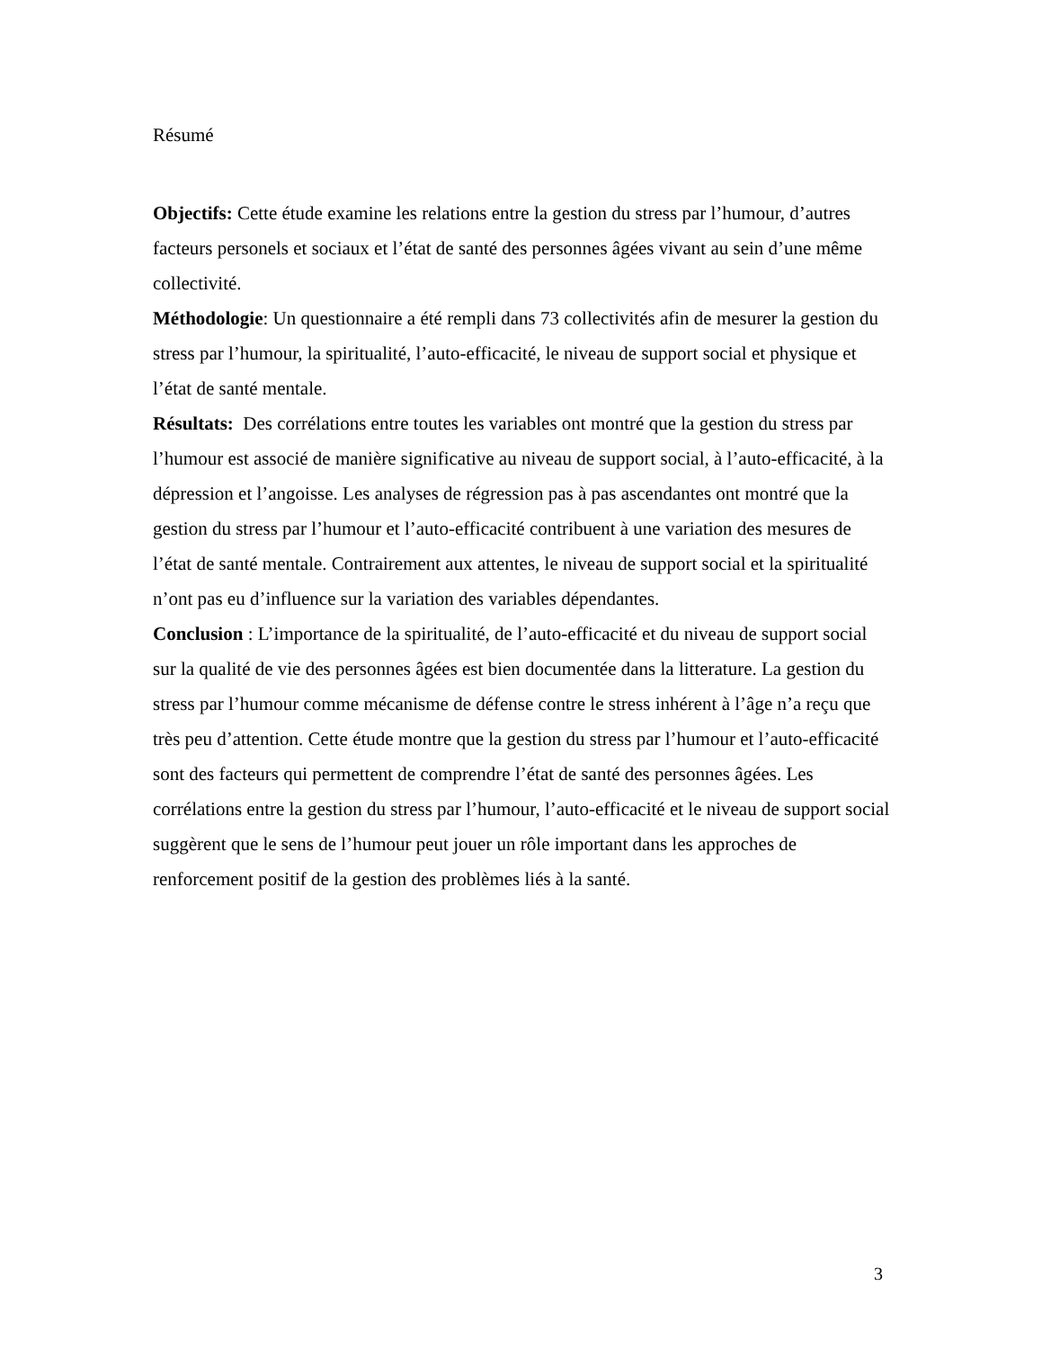Résumé
Objectifs: Cette étude examine les relations entre la gestion du stress par l’humour, d’autres facteurs personels et sociaux et l’état de santé des personnes âgées vivant au sein d’une même collectivité.
Méthodologie: Un questionnaire a été rempli dans 73 collectivités afin de mesurer la gestion du stress par l’humour, la spiritualité, l’auto-efficacité, le niveau de support social et physique et l’état de santé mentale.
Résultats: Des corrélations entre toutes les variables ont montré que la gestion du stress par l’humour est associé de manière significative au niveau de support social, à l’auto-efficacité, à la dépression et l’angoisse. Les analyses de régression pas à pas ascendantes ont montré que la gestion du stress par l’humour et l’auto-efficacité contribuent à une variation des mesures de l’état de santé mentale. Contrairement aux attentes, le niveau de support social et la spiritualité n’ont pas eu d’influence sur la variation des variables dépendantes.
Conclusion : L’importance de la spiritualité, de l’auto-efficacité et du niveau de support social sur la qualité de vie des personnes âgées est bien documentée dans la litterature. La gestion du stress par l’humour comme mécanisme de défense contre le stress inhérent à l’âge n’a reçu que très peu d’attention. Cette étude montre que la gestion du stress par l’humour et l’auto-efficacité sont des facteurs qui permettent de comprendre l’état de santé des personnes âgées. Les corrélations entre la gestion du stress par l’humour, l’auto-efficacité et le niveau de support social suggèrent que le sens de l’humour peut jouer un rôle important dans les approches de renforcement positif de la gestion des problèmes liés à la santé.
3